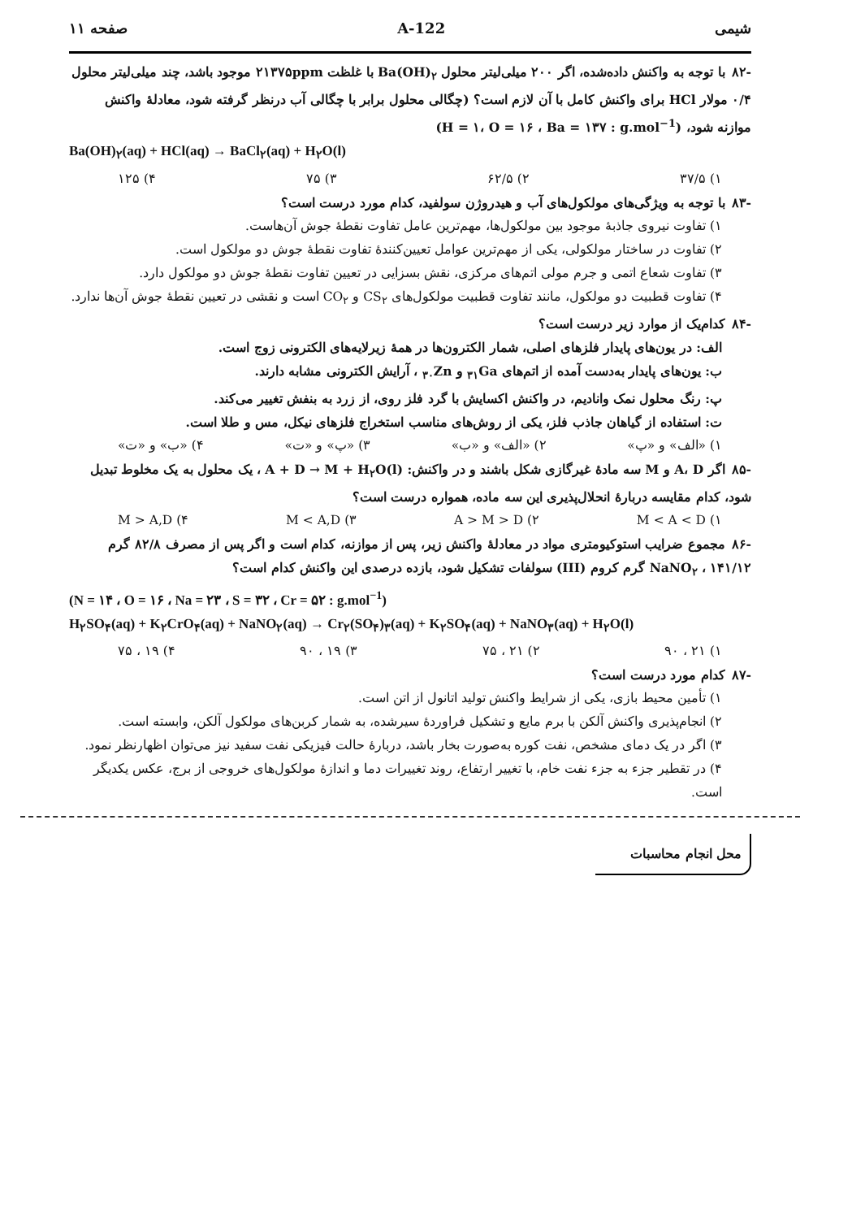شیمی 122-A صفحه ۱۱
-۸۲با توجه به واکنش داده‌شده، اگر ۲۰۰ میلی‌لیتر محلول Ba(OH)<sub>۲</sub> با غلظت ۲۱۳۷۵ppm موجود باشد، چند میلی‌لیتر محلول ۰/۴ مولار HCl برای واکنش کامل با آن لازم است؟ (چگالی محلول برابر با چگالی آب درنظر گرفته شود، معادلهٔ واکنش موازنه شود، (H = ۱، O = ۱۶ ، Ba = ۱۳۷ : g.mol<sup>−1</sup>)
Ba(OH)<sub>۲</sub>(aq) + HCl(aq) → BaCl<sub>۲</sub>(aq) + H<sub>۲</sub>O(l)
۱) ۳۷/۵ ۲) ۶۲/۵ ۳) ۷۵ ۴) ۱۲۵
-۸۳با توجه به ویژگی‌های مولکول‌های آب و هیدروژن سولفید، کدام مورد درست است؟
۱) تفاوت نیروی جاذبهٔ موجود بین مولکول‌ها، مهم‌ترین عامل تفاوت نقطهٔ جوش آن‌هاست.
۲) تفاوت در ساختار مولکولی، یکی از مهم‌ترین عوامل تعیین‌کنندهٔ تفاوت نقطهٔ جوش دو مولکول است.
۳) تفاوت شعاع اتمی و جرم مولی اتم‌های مرکزی، نقش بسزایی در تعیین تفاوت نقطهٔ جوش دو مولکول دارد.
۴) تفاوت قطبیت دو مولکول، مانند تفاوت قطبیت مولکول‌های CS<sub>۲</sub> و CO<sub>۲</sub> است و نقشی در تعیین نقطهٔ جوش آن‌ها ندارد.
-۸۴کدام‌یک از موارد زیر درست است؟
الف: در یون‌های پایدار فلزهای اصلی، شمار الکترون‌ها در همهٔ زیرلایه‌های الکترونی زوج است.
ب: یون‌های پایدار به‌دست آمده از اتم‌های <sub>۳۱</sub>Ga و <sub>۳۰</sub>Zn ، آرایش الکترونی مشابه دارند.
پ: رنگ محلول نمک وانادیم، در واکنش اکسایش با گرد فلز روی، از زرد به بنفش تغییر می‌کند.
ت: استفاده از گیاهان جاذب فلز، یکی از روش‌های مناسب استخراج فلزهای نیکل، مس و طلا است.
۱) «الف» و «پ» ۲) «الف» و «ب» ۳) «پ» و «ت» ۴) «ب» و «ت»
-۸۵اگر A، D و M سه مادهٔ غیرگازی شکل باشند و در واکنش: A + D → M + H<sub>۲</sub>O(l) ، یک محلول به یک مخلوط تبدیل شود، کدام مقایسه دربارهٔ انحلال‌پذیری این سه ماده، همواره درست است؟
۱) M < A < D ۲) A > M > D ۳) M < A,D ۴) M > A,D
-۸۶مجموع ضرایب استوکیومتری مواد در معادلهٔ واکنش زیر، پس از موازنه، کدام است و اگر پس از مصرف ۸۲/۸ گرم NaNO<sub>۲</sub> ، ۱۴۱/۱۲ گرم کروم (III) سولفات تشکیل شود، بازده درصدی این واکنش کدام است؟
(N = ۱۴ ، O = ۱۶ ، Na = ۲۳ ، S = ۳۲ ، Cr = ۵۲ : g.mol<sup>−1</sup>)
H<sub>۲</sub>SO<sub>۴</sub>(aq) + K<sub>۲</sub>CrO<sub>۴</sub>(aq) + NaNO<sub>۲</sub>(aq) → Cr<sub>۲</sub>(SO<sub>۴</sub>)<sub>۳</sub>(aq) + K<sub>۲</sub>SO<sub>۴</sub>(aq) + NaNO<sub>۳</sub>(aq) + H<sub>۲</sub>O(l)
۱) ۲۱ ، ۹۰ ۲) ۲۱ ، ۷۵ ۳) ۱۹ ، ۹۰ ۴) ۱۹ ، ۷۵
-۸۷کدام مورد درست است؟
۱) تأمین محیط بازی، یکی از شرایط واکنش تولید اتانول از اتن است.
۲) انجام‌پذیری واکنش آلکن با برم مایع و تشکیل فراوردهٔ سیرشده، به شمار کربن‌های مولکول آلکن، وابسته است.
۳) اگر در یک دمای مشخص، نفت کوره به‌صورت بخار باشد، دربارهٔ حالت فیزیکی نفت سفید نیز می‌توان اظهارنظر نمود.
۴) در تقطیر جزء به جزء نفت خام، با تغییر ارتفاع، روند تغییرات دما و اندازهٔ مولکول‌های خروجی از برج، عکس یکدیگر است.
محل انجام محاسبات